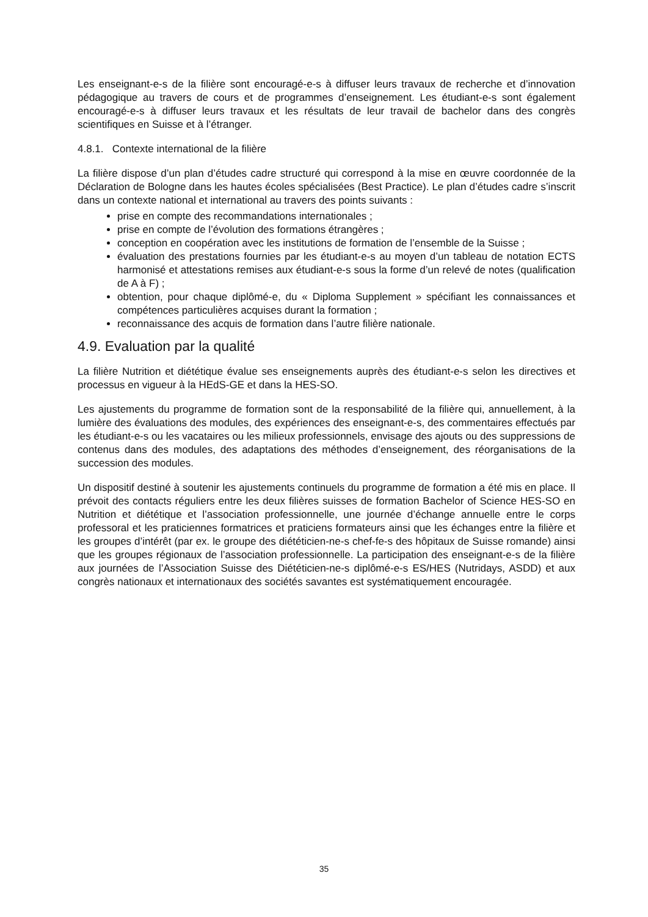Les enseignant-e-s de la filière sont encouragé-e-s à diffuser leurs travaux de recherche et d’innovation pédagogique au travers de cours et de programmes d’enseignement. Les étudiant-e-s sont également encouragé-e-s à diffuser leurs travaux et les résultats de leur travail de bachelor dans des congrès scientifiques en Suisse et à l’étranger.
4.8.1. Contexte international de la filière
La filière dispose d’un plan d’études cadre structuré qui correspond à la mise en œuvre coordonnée de la Déclaration de Bologne dans les hautes écoles spécialisées (Best Practice). Le plan d’études cadre s’inscrit dans un contexte national et international au travers des points suivants :
prise en compte des recommandations internationales ;
prise en compte de l’évolution des formations étrangères ;
conception en coopération avec les institutions de formation de l’ensemble de la Suisse ;
évaluation des prestations fournies par les étudiant-e-s au moyen d’un tableau de notation ECTS harmonisé et attestations remises aux étudiant-e-s sous la forme d’un relevé de notes (qualification de A à F) ;
obtention, pour chaque diplômé-e, du « Diploma Supplement » spécifiant les connaissances et compétences particulières acquises durant la formation ;
reconnaissance des acquis de formation dans l’autre filière nationale.
4.9. Evaluation par la qualité
La filière Nutrition et diététique évalue ses enseignements auprès des étudiant-e-s selon les directives et processus en vigueur à la HEdS-GE et dans la HES-SO.
Les ajustements du programme de formation sont de la responsabilité de la filière qui, annuellement, à la lumière des évaluations des modules, des expériences des enseignant-e-s, des commentaires effectués par les étudiant-e-s ou les vacataires ou les milieux professionnels, envisage des ajouts ou des suppressions de contenus dans des modules, des adaptations des méthodes d’enseignement, des réorganisations de la succession des modules.
Un dispositif destiné à soutenir les ajustements continuels du programme de formation a été mis en place. Il prévoit des contacts réguliers entre les deux filières suisses de formation Bachelor of Science HES-SO en Nutrition et diététique et l’association professionnelle, une journée d’échange annuelle entre le corps professoral et les praticiennes formatrices et praticiens formateurs ainsi que les échanges entre la filière et les groupes d’intérêt (par ex. le groupe des diététicien-ne-s chef-fe-s des hôpitaux de Suisse romande) ainsi que les groupes régionaux de l’association professionnelle. La participation des enseignant-e-s de la filière aux journées de l’Association Suisse des Diététicien-ne-s diplômé-e-s ES/HES (Nutridays, ASDD) et aux congrès nationaux et internationaux des sociétés savantes est systématiquement encouragée.
35